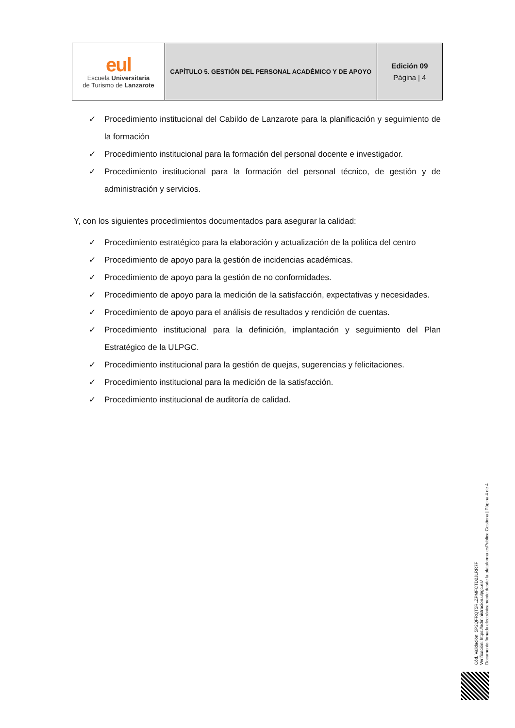| eul Escuela Universitaria de Turismo de Lanzarote | CAPÍTULO 5. GESTIÓN DEL PERSONAL ACADÉMICO Y DE APOYO | Edición 09 Página / 4 |
✓ Procedimiento institucional del Cabildo de Lanzarote para la planificación y seguimiento de la formación
✓ Procedimiento institucional para la formación del personal docente e investigador.
✓ Procedimiento institucional para la formación del personal técnico, de gestión y de administración y servicios.
Y, con los siguientes procedimientos documentados para asegurar la calidad:
✓ Procedimiento estratégico para la elaboración y actualización de la política del centro
✓ Procedimiento de apoyo para la gestión de incidencias académicas.
✓ Procedimiento de apoyo para la gestión de no conformidades.
✓ Procedimiento de apoyo para la medición de la satisfacción, expectativas y necesidades.
✓ Procedimiento de apoyo para el análisis de resultados y rendición de cuentas.
✓ Procedimiento institucional para la definición, implantación y seguimiento del Plan Estratégico de la ULPGC.
✓ Procedimiento institucional para la gestión de quejas, sugerencias y felicitaciones.
✓ Procedimiento institucional para la medición de la satisfacción.
✓ Procedimiento institucional de auditoría de calidad.
Cód. Validación: 5P2QFRQT5RLZPMFCTD2JLRR7F
Verificación: https://administracion.ulpgc.es/
Documento firmado electrónicamente desde la plataforma esPublico Gestiona | Página 4 de 4